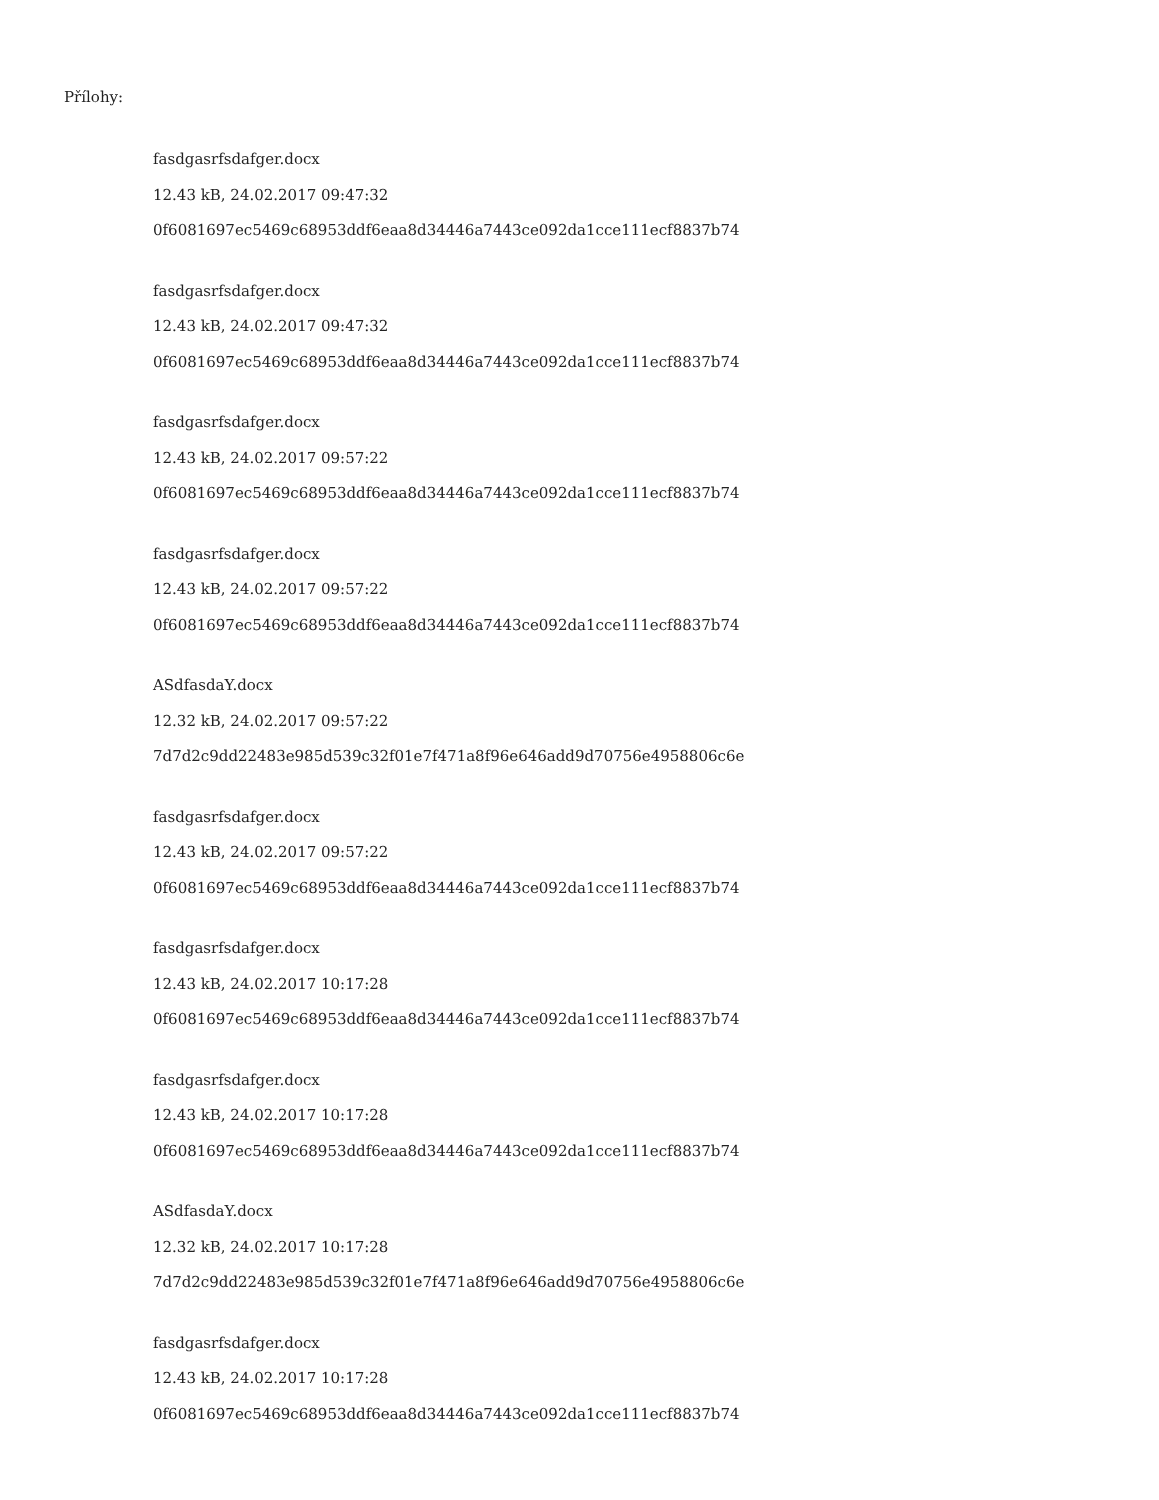Přílohy:
fasdgasrfsdafger.docx
12.43 kB, 24.02.2017 09:47:32
0f6081697ec5469c68953ddf6eaa8d34446a7443ce092da1cce111ecf8837b74
fasdgasrfsdafger.docx
12.43 kB, 24.02.2017 09:47:32
0f6081697ec5469c68953ddf6eaa8d34446a7443ce092da1cce111ecf8837b74
fasdgasrfsdafger.docx
12.43 kB, 24.02.2017 09:57:22
0f6081697ec5469c68953ddf6eaa8d34446a7443ce092da1cce111ecf8837b74
fasdgasrfsdafger.docx
12.43 kB, 24.02.2017 09:57:22
0f6081697ec5469c68953ddf6eaa8d34446a7443ce092da1cce111ecf8837b74
ASdfasdaY.docx
12.32 kB, 24.02.2017 09:57:22
7d7d2c9dd22483e985d539c32f01e7f471a8f96e646add9d70756e4958806c6e
fasdgasrfsdafger.docx
12.43 kB, 24.02.2017 09:57:22
0f6081697ec5469c68953ddf6eaa8d34446a7443ce092da1cce111ecf8837b74
fasdgasrfsdafger.docx
12.43 kB, 24.02.2017 10:17:28
0f6081697ec5469c68953ddf6eaa8d34446a7443ce092da1cce111ecf8837b74
fasdgasrfsdafger.docx
12.43 kB, 24.02.2017 10:17:28
0f6081697ec5469c68953ddf6eaa8d34446a7443ce092da1cce111ecf8837b74
ASdfasdaY.docx
12.32 kB, 24.02.2017 10:17:28
7d7d2c9dd22483e985d539c32f01e7f471a8f96e646add9d70756e4958806c6e
fasdgasrfsdafger.docx
12.43 kB, 24.02.2017 10:17:28
0f6081697ec5469c68953ddf6eaa8d34446a7443ce092da1cce111ecf8837b74